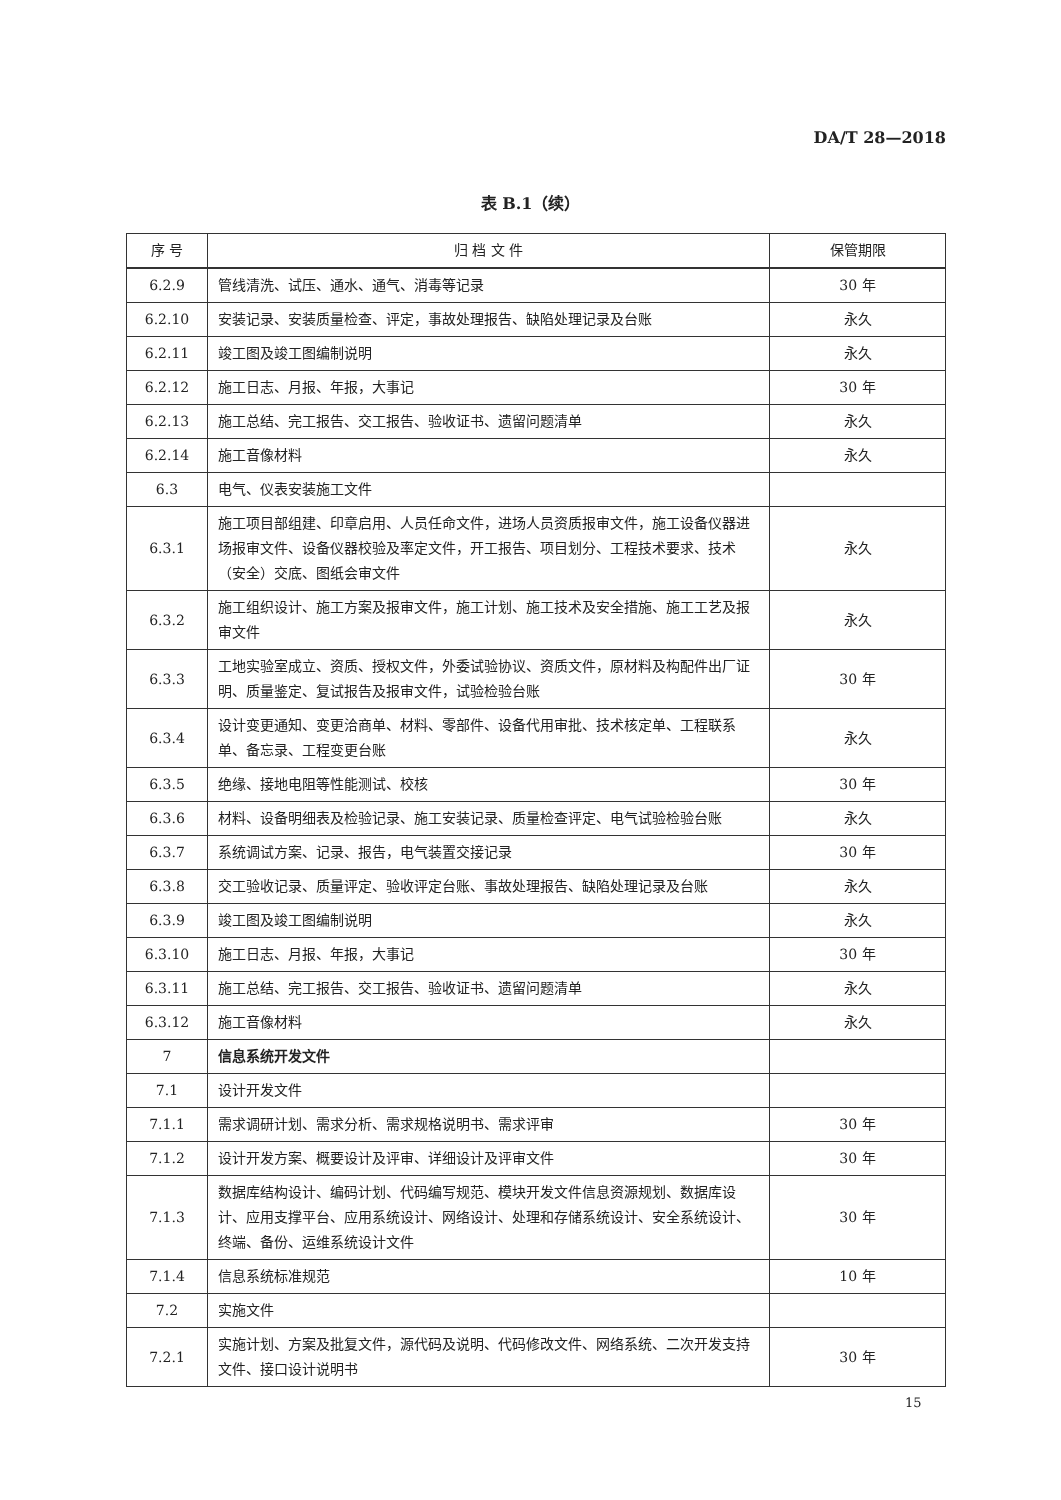DA/T 28—2018
表 B.1（续）
| 序 号 | 归 档 文 件 | 保管期限 |
| --- | --- | --- |
| 6.2.9 | 管线清洗、试压、通水、通气、消毒等记录 | 30 年 |
| 6.2.10 | 安装记录、安装质量检查、评定，事故处理报告、缺陷处理记录及台账 | 永久 |
| 6.2.11 | 竣工图及竣工图编制说明 | 永久 |
| 6.2.12 | 施工日志、月报、年报，大事记 | 30 年 |
| 6.2.13 | 施工总结、完工报告、交工报告、验收证书、遗留问题清单 | 永久 |
| 6.2.14 | 施工音像材料 | 永久 |
| 6.3 | 电气、仪表安装施工文件 | |
| 6.3.1 | 施工项目部组建、印章启用、人员任命文件，进场人员资质报审文件，施工设备仪器进场报审文件、设备仪器校验及率定文件，开工报告、项目划分、工程技术要求、技术（安全）交底、图纸会审文件 | 永久 |
| 6.3.2 | 施工组织设计、施工方案及报审文件，施工计划、施工技术及安全措施、施工工艺及报审文件 | 永久 |
| 6.3.3 | 工地实验室成立、资质、授权文件，外委试验协议、资质文件，原材料及构配件出厂证明、质量鉴定、复试报告及报审文件，试验检验台账 | 30 年 |
| 6.3.4 | 设计变更通知、变更洽商单、材料、零部件、设备代用审批、技术核定单、工程联系单、备忘录、工程变更台账 | 永久 |
| 6.3.5 | 绝缘、接地电阻等性能测试、校核 | 30 年 |
| 6.3.6 | 材料、设备明细表及检验记录、施工安装记录、质量检查评定、电气试验检验台账 | 永久 |
| 6.3.7 | 系统调试方案、记录、报告，电气装置交接记录 | 30 年 |
| 6.3.8 | 交工验收记录、质量评定、验收评定台账、事故处理报告、缺陷处理记录及台账 | 永久 |
| 6.3.9 | 竣工图及竣工图编制说明 | 永久 |
| 6.3.10 | 施工日志、月报、年报，大事记 | 30 年 |
| 6.3.11 | 施工总结、完工报告、交工报告、验收证书、遗留问题清单 | 永久 |
| 6.3.12 | 施工音像材料 | 永久 |
| 7 | 信息系统开发文件 | |
| 7.1 | 设计开发文件 | |
| 7.1.1 | 需求调研计划、需求分析、需求规格说明书、需求评审 | 30 年 |
| 7.1.2 | 设计开发方案、概要设计及评审、详细设计及评审文件 | 30 年 |
| 7.1.3 | 数据库结构设计、编码计划、代码编写规范、模块开发文件信息资源规划、数据库设计、应用支撑平台、应用系统设计、网络设计、处理和存储系统设计、安全系统设计、终端、备份、运维系统设计文件 | 30 年 |
| 7.1.4 | 信息系统标准规范 | 10 年 |
| 7.2 | 实施文件 | |
| 7.2.1 | 实施计划、方案及批复文件，源代码及说明、代码修改文件、网络系统、二次开发支持文件、接口设计说明书 | 30 年 |
15